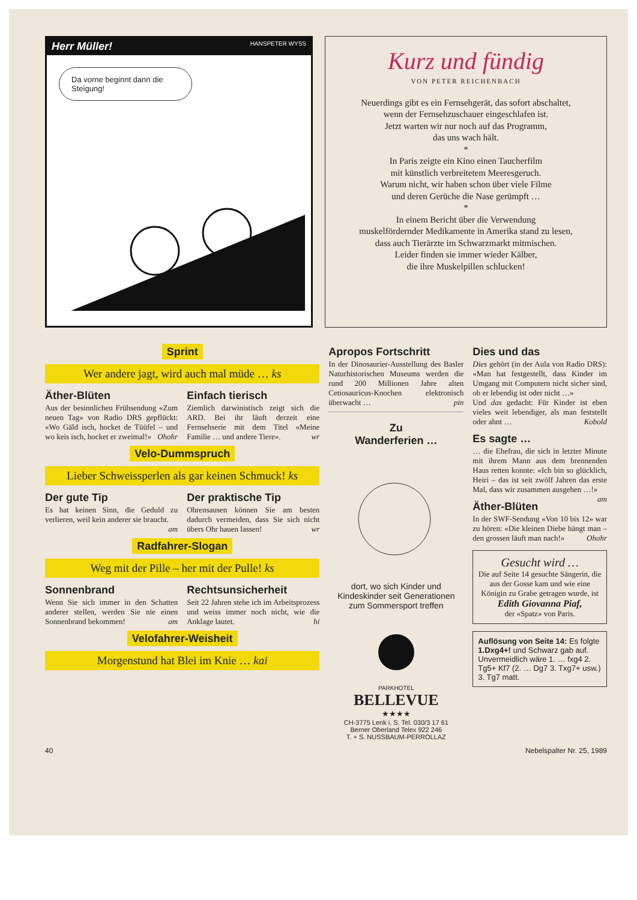Herr Müller! HANSPETER WYSS
Da vorne beginnt dann die Steigung!
Kurz und fündig
VON PETER REICHENBACH
Neuerdings gibt es ein Fernsehgerät, das sofort abschaltet,
wenn der Fernsehzuschauer eingeschlafen ist.
Jetzt warten wir nur noch auf das Programm,
das uns wach hält.
*
In Paris zeigte ein Kino einen Taucherfilm
mit künstlich verbreitetem Meeresgeruch.
Warum nicht, wir haben schon über viele Filme
und deren Gerüche die Nase gerümpft …
*
In einem Bericht über die Verwendung
muskelfördernder Medikamente in Amerika stand zu lesen,
dass auch Tierärzte im Schwarzmarkt mitmischen.
Leider finden sie immer wieder Kälber,
die ihre Muskelpillen schlucken!
Sprint
Wer andere jagt, wird auch mal müde … ks
Äther-Blüten
Aus der besinnlichen Frühsendung «Zum neuen Tag» von Radio DRS gepflückt: «Wo Gäld isch, hocket de Tüüfel – und wo keis isch, hocket er zweimal!» Ohohr
Einfach tierisch
Ziemlich darwinistisch zeigt sich die ARD. Bei ihr läuft derzeit eine Fernsehserie mit dem Titel «Meine Familie … und andere Tiere». wr
Velo-Dummspruch
Lieber Schweissperlen als gar keinen Schmuck! ks
Der gute Tip
Es hat keinen Sinn, die Geduld zu verlieren, weil kein anderer sie braucht. am
Der praktische Tip
Ohrensausen können Sie am besten dadurch vermeiden, dass Sie sich nicht übers Ohr hauen lassen! wr
Radfahrer-Slogan
Weg mit der Pille – her mit der Pulle! ks
Sonnenbrand
Wenn Sie sich immer in den Schatten anderer stellen, werden Sie nie einen Sonnenbrand bekommen! am
Rechtsunsicherheit
Seit 22 Jahren stehe ich im Arbeitsprozess und weiss immer noch nicht, wie die Anklage lautet. hi
Velofahrer-Weisheit
Morgenstund hat Blei im Knie … kai
Apropos Fortschritt
In der Dinosaurier-Ausstellung des Basler Naturhistorischen Museums werden die rund 200 Millionen Jahre alten Cetiosauricus-Knochen elektronisch überwacht … pin
Zu
Wanderferien …
dort, wo sich Kinder und Kindeskinder seit Generationen zum Sommersport treffen
PARKHOTEL
BELLEVUE
★★★★
CH-3775 Lenk i. S. Tel. 030/3 17 61
Berner Oberland Telex 922 246
T. + S. NUSSBAUM-PERROLLAZ
Dies und das
Dies gehört (in der Aula von Radio DRS): «Man hat festgestellt, dass Kinder im Umgang mit Computern nicht sicher sind, ob er lebendig ist oder nicht …»
Und das gedacht: Für Kinder ist eben vieles weit lebendiger, als man feststellt oder ahnt … Kobold
Es sagte …
… die Ehefrau, die sich in letzter Minute mit ihrem Mann aus dem brennenden Haus retten konnte: «Ich bin so glücklich, Heiri – das ist seit zwölf Jahren das erste Mal, dass wir zusammen ausgehen …!» am
Äther-Blüten
In der SWF-Sendung «Von 10 bis 12» war zu hören: «Die kleinen Diebe hängt man – den grossen läuft man nach!» Ohohr
Gesucht wird …
Die auf Seite 14 gesuchte Sängerin, die aus der Gosse kam und wie eine Königin zu Grabe getragen wurde, ist
Edith Giovanna Piaf,
der «Spatz» von Paris.
Auflösung von Seite 14: Es folgte 1.Dxg4+! und Schwarz gab auf. Unvermeidlich wäre 1. … fxg4 2. Tg5+ Kf7 (2. … Dg7 3. Txg7+ usw.) 3. Tg7 matt.
40 Nebelspalter Nr. 25, 1989